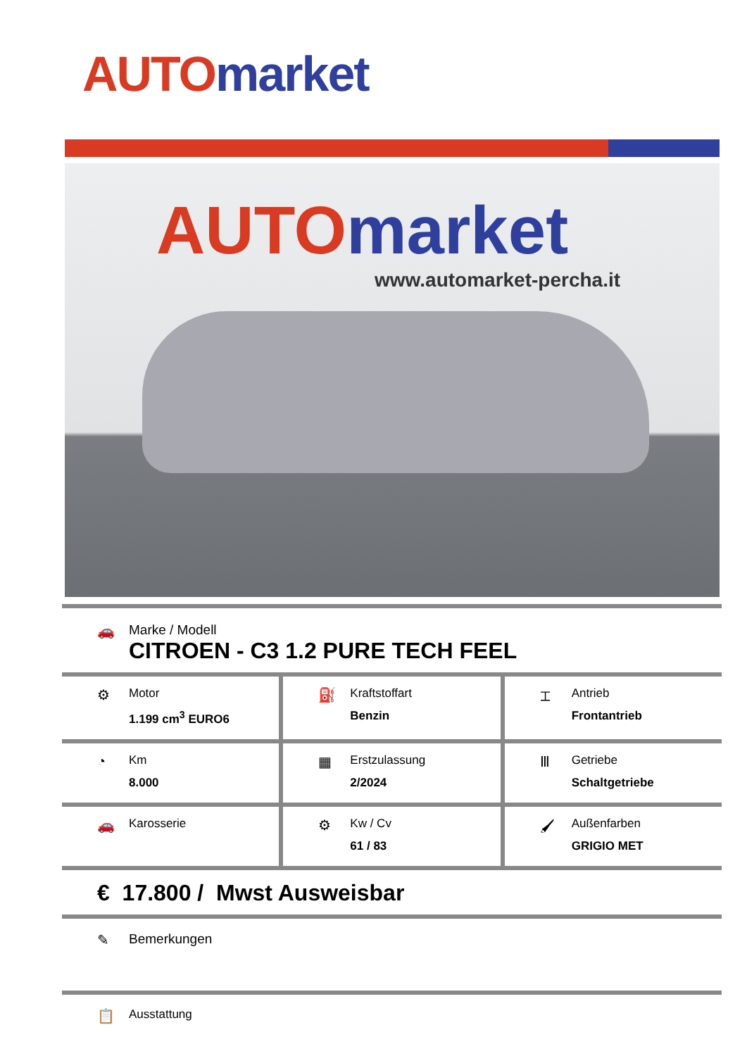AUTO market
AUTO market
www.automarket-percha.it
🚗 Marke / Modell
CITROEN - C3 1.2 PURE TECH FEEL
⚙
Motor
1.199 cm<sup>3</sup> EURO6
⛽
Kraftstoffart
Benzin
⌶
Antrieb
Frontantrieb
◔
Km
8.000
▦
Erstzulassung
2/2024
Ⅲ
Getriebe
Schaltgetriebe
🚗
Karosserie
⚙
Kw / Cv
61 / 83
🖌
Außenfarben
GRIGIO MET
€ 17.800 / Mwst Ausweisbar
✎ Bemerkungen
📋
Ausstattung